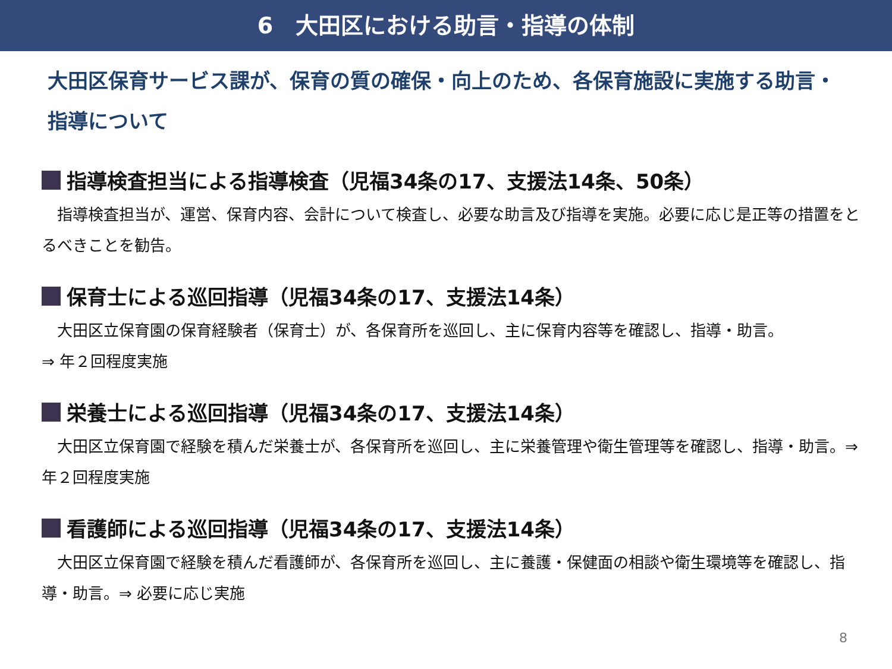6　大田区における助言・指導の体制
大田区保育サービス課が、保育の質の確保・向上のため、各保育施設に実施する助言・指導について
指導検査担当による指導検査（児福34条の17、支援法14条、50条）
　指導検査担当が、運営、保育内容、会計について検査し、必要な助言及び指導を実施。必要に応じ是正等の措置をとるべきことを勧告。
保育士による巡回指導（児福34条の17、支援法14条）
　大田区立保育園の保育経験者（保育士）が、各保育所を巡回し、主に保育内容等を確認し、指導・助言。
⇒ 年２回程度実施
栄養士による巡回指導（児福34条の17、支援法14条）
　大田区立保育園で経験を積んだ栄養士が、各保育所を巡回し、主に栄養管理や衛生管理等を確認し、指導・助言。⇒ 年２回程度実施
看護師による巡回指導（児福34条の17、支援法14条）
　大田区立保育園で経験を積んだ看護師が、各保育所を巡回し、主に養護・保健面の相談や衛生環境等を確認し、指導・助言。⇒ 必要に応じ実施
8